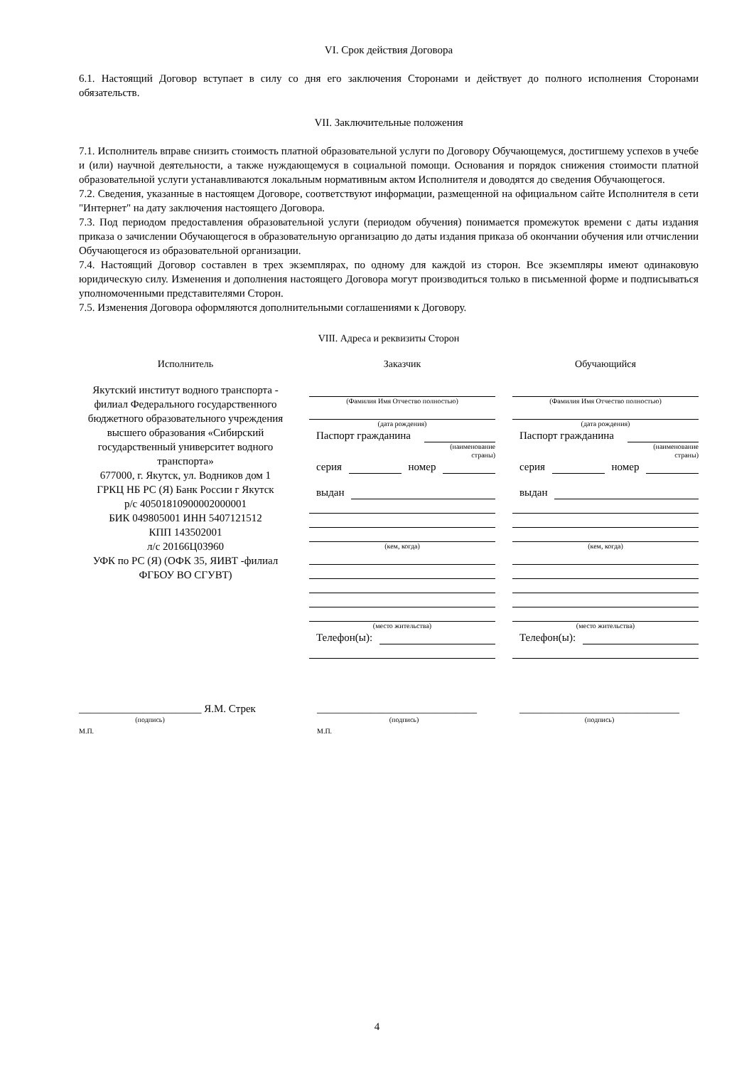VI. Срок действия Договора
6.1. Настоящий Договор вступает в силу со дня его заключения Сторонами и действует до полного исполнения Сторонами обязательств.
VII. Заключительные положения
7.1. Исполнитель вправе снизить стоимость платной образовательной услуги по Договору Обучающемуся, достигшему успехов в учебе и (или) научной деятельности, а также нуждающемуся в социальной помощи. Основания и порядок снижения стоимости платной образовательной услуги устанавливаются локальным нормативным актом Исполнителя и доводятся до сведения Обучающегося.
7.2. Сведения, указанные в настоящем Договоре, соответствуют информации, размещенной на официальном сайте Исполнителя в сети "Интернет" на дату заключения настоящего Договора.
7.3. Под периодом предоставления образовательной услуги (периодом обучения) понимается промежуток времени с даты издания приказа о зачислении Обучающегося в образовательную организацию до даты издания приказа об окончании обучения или отчислении Обучающегося из образовательной организации.
7.4. Настоящий Договор составлен в трех экземплярах, по одному для каждой из сторон. Все экземпляры имеют одинаковую юридическую силу. Изменения и дополнения настоящего Договора могут производиться только в письменной форме и подписываться уполномоченными представителями Сторон.
7.5. Изменения Договора оформляются дополнительными соглашениями к Договору.
VIII. Адреса и реквизиты Сторон
Исполнитель Заказчик Обучающийся
Якутский институт водного транспорта - филиал Федерального государственного бюджетного образовательного учреждения высшего образования «Сибирский государственный университет водного транспорта»
677000, г. Якутск, ул. Водников дом 1
ГРКЦ НБ РС (Я) Банк России г Якутск
р/с 40501810900002000001
БИК 049805001 ИНН 5407121512
КПП 143502001
л/с 20166Ц03960
УФК по РС (Я) (ОФК 35, ЯИВТ -филиал ФГБОУ ВО СГУВТ)
(Фамилия Имя Отчество полностью)
(дата рождения)
Паспорт гражданина
(наименование
страны)
серия
номер
выдан
(кем, когда)
(место жительства)
Телефон(ы):
(Фамилия Имя Отчество полностью)
(дата рождения)
Паспорт гражданина
(наименование
страны)
серия
номер
выдан
(кем, когда)
(место жительства)
Телефон(ы):
_______________________ Я.М. Стрек
(подпись)
М.П.
______________________________
(подпись)
М.П.
______________________________
(подпись)
4